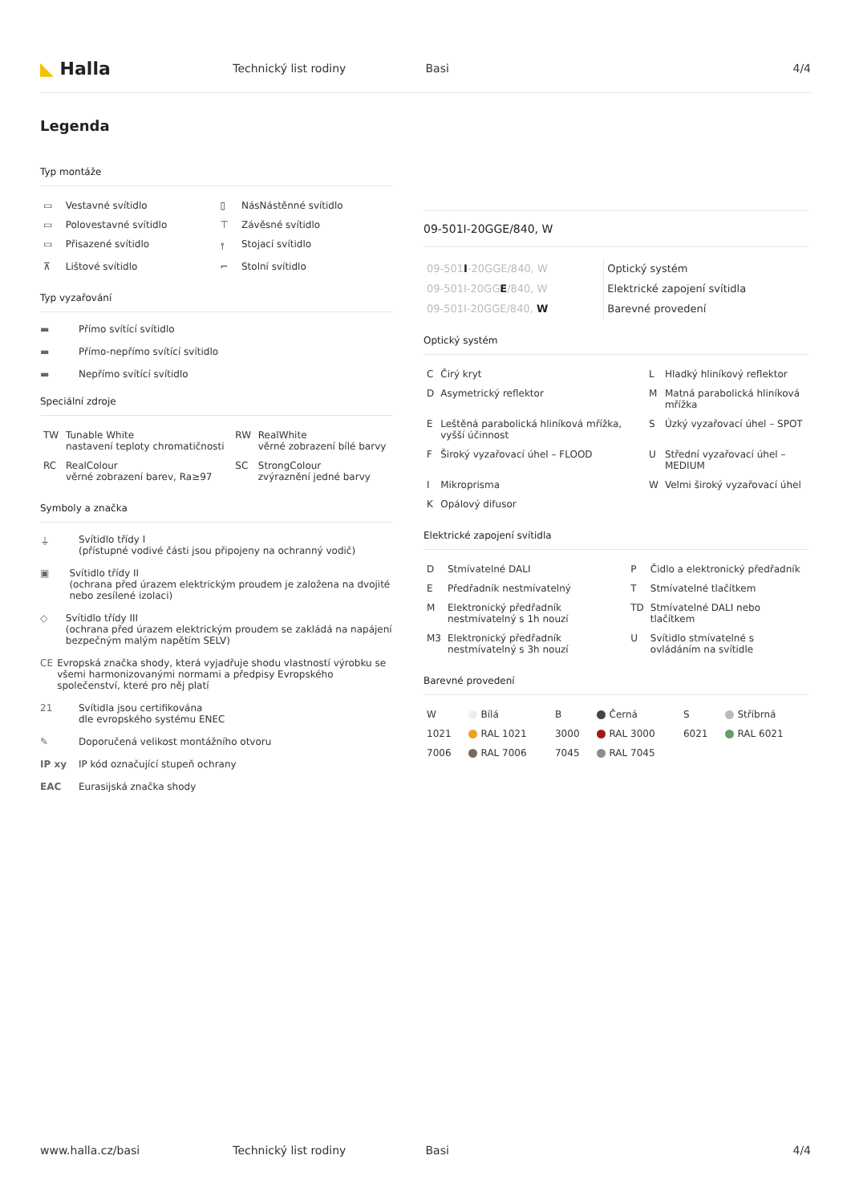◣ Halla
Technický list rodiny Basi 4/4
Legenda
Typ montáže
| ▭ | Vestavné svítidlo | ▯ | NásNástěnné svítidlo |
| ▭ | Polovestavné svítidlo | ⊤ | Závěsné svítidlo |
| ▭ | Přisazené svítidlo | ⫯ | Stojací svítidlo |
| ⊼ | Lištové svítidlo | ⌐ | Stolní svítidlo |
Typ vyzařování
▬ Přímo svítící svítidlo
▬ Přímo-nepřímo svítící svítidlo
▬ Nepřímo svítící svítidlo
Speciální zdroje
| TW | Tunable White nastavení teploty chromatičnosti | RW | RealWhite věrné zobrazení bílé barvy |
| RC | RealColour věrné zobrazení barev, Ra≥97 | SC | StrongColour zvýraznění jedné barvy |
Symboly a značka
⏚ Svítidlo třídy I
(přístupné vodivé části jsou připojeny na ochranný vodič)
▣ Svítidlo třídy II
(ochrana před úrazem elektrickým proudem je založena na dvojité nebo zesílené izolaci)
◇ Svítidlo třídy III
(ochrana před úrazem elektrickým proudem se zakládá na napájení bezpečným malým napětím SELV)
CE Evropská značka shody, která vyjadřuje shodu vlastností výrobku se všemi harmonizovanými normami a předpisy Evropského společenství, které pro něj platí
21 Svítidla jsou certifikována
dle evropského systému ENEC
✎ Doporučená velikost montážního otvoru
IP xy IP kód označující stupeň ochrany
EAC Eurasijská značka shody
09-501I-20GGE/840, W
| 09-501 I -20GGE/840, W | Optický systém |
| 09-501I-20GG E /840, W | Elektrické zapojení svítidla |
| 09-501I-20GGE/840, W | Barevné provedení |
Optický systém
| C | Čirý kryt | L | Hladký hliníkový reflektor |
| D | Asymetrický reflektor | M | Matná parabolická hliníková mřížka |
| E | Leštěná parabolická hliníková mřížka, vyšší účinnost | S | Úzký vyzařovací úhel – SPOT |
| F | Široký vyzařovací úhel – FLOOD | U | Střední vyzařovací úhel – MEDIUM |
| I | Mikroprisma | W | Velmi široký vyzařovací úhel |
| K | Opálový difusor | | |
Elektrické zapojení svítidla
| D | Stmívatelné DALI | P | Čidlo a elektronický předřadník |
| E | Předřadník nestmívatelný | T | Stmívatelné tlačítkem |
| M | Elektronický předřadník nestmívatelný s 1h nouzí | TD | Stmívatelné DALI nebo tlačítkem |
| M3 | Elektronický předřadník nestmívatelný s 3h nouzí | U | Svítidlo stmívatelné s ovládáním na svítidle |
Barevné provedení
| W | Bílá | B | Černá | S | Stříbrná |
| 1021 | RAL 1021 | 3000 | RAL 3000 | 6021 | RAL 6021 |
| 7006 | RAL 7006 | 7045 | RAL 7045 | | |
www.halla.cz/basi Technický list rodiny Basi 4/4